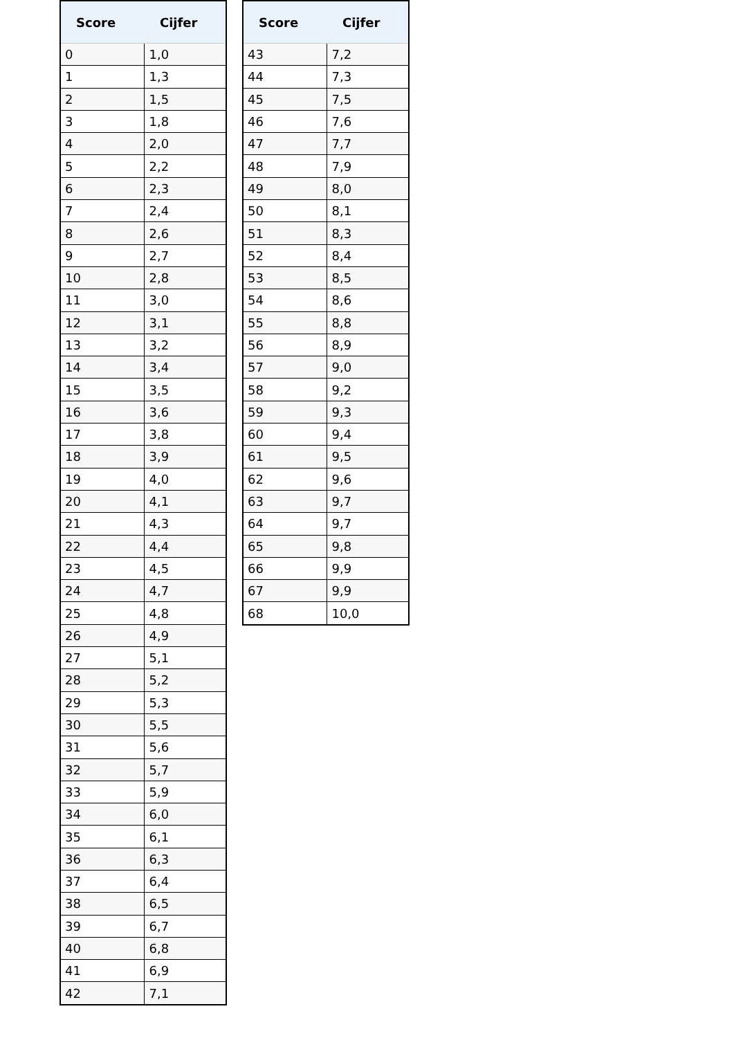| Score | Cijfer |
| --- | --- |
| 0 | 1,0 |
| 1 | 1,3 |
| 2 | 1,5 |
| 3 | 1,8 |
| 4 | 2,0 |
| 5 | 2,2 |
| 6 | 2,3 |
| 7 | 2,4 |
| 8 | 2,6 |
| 9 | 2,7 |
| 10 | 2,8 |
| 11 | 3,0 |
| 12 | 3,1 |
| 13 | 3,2 |
| 14 | 3,4 |
| 15 | 3,5 |
| 16 | 3,6 |
| 17 | 3,8 |
| 18 | 3,9 |
| 19 | 4,0 |
| 20 | 4,1 |
| 21 | 4,3 |
| 22 | 4,4 |
| 23 | 4,5 |
| 24 | 4,7 |
| 25 | 4,8 |
| 26 | 4,9 |
| 27 | 5,1 |
| 28 | 5,2 |
| 29 | 5,3 |
| 30 | 5,5 |
| 31 | 5,6 |
| 32 | 5,7 |
| 33 | 5,9 |
| 34 | 6,0 |
| 35 | 6,1 |
| 36 | 6,3 |
| 37 | 6,4 |
| 38 | 6,5 |
| 39 | 6,7 |
| 40 | 6,8 |
| 41 | 6,9 |
| 42 | 7,1 |
| Score | Cijfer |
| --- | --- |
| 43 | 7,2 |
| 44 | 7,3 |
| 45 | 7,5 |
| 46 | 7,6 |
| 47 | 7,7 |
| 48 | 7,9 |
| 49 | 8,0 |
| 50 | 8,1 |
| 51 | 8,3 |
| 52 | 8,4 |
| 53 | 8,5 |
| 54 | 8,6 |
| 55 | 8,8 |
| 56 | 8,9 |
| 57 | 9,0 |
| 58 | 9,2 |
| 59 | 9,3 |
| 60 | 9,4 |
| 61 | 9,5 |
| 62 | 9,6 |
| 63 | 9,7 |
| 64 | 9,7 |
| 65 | 9,8 |
| 66 | 9,9 |
| 67 | 9,9 |
| 68 | 10,0 |